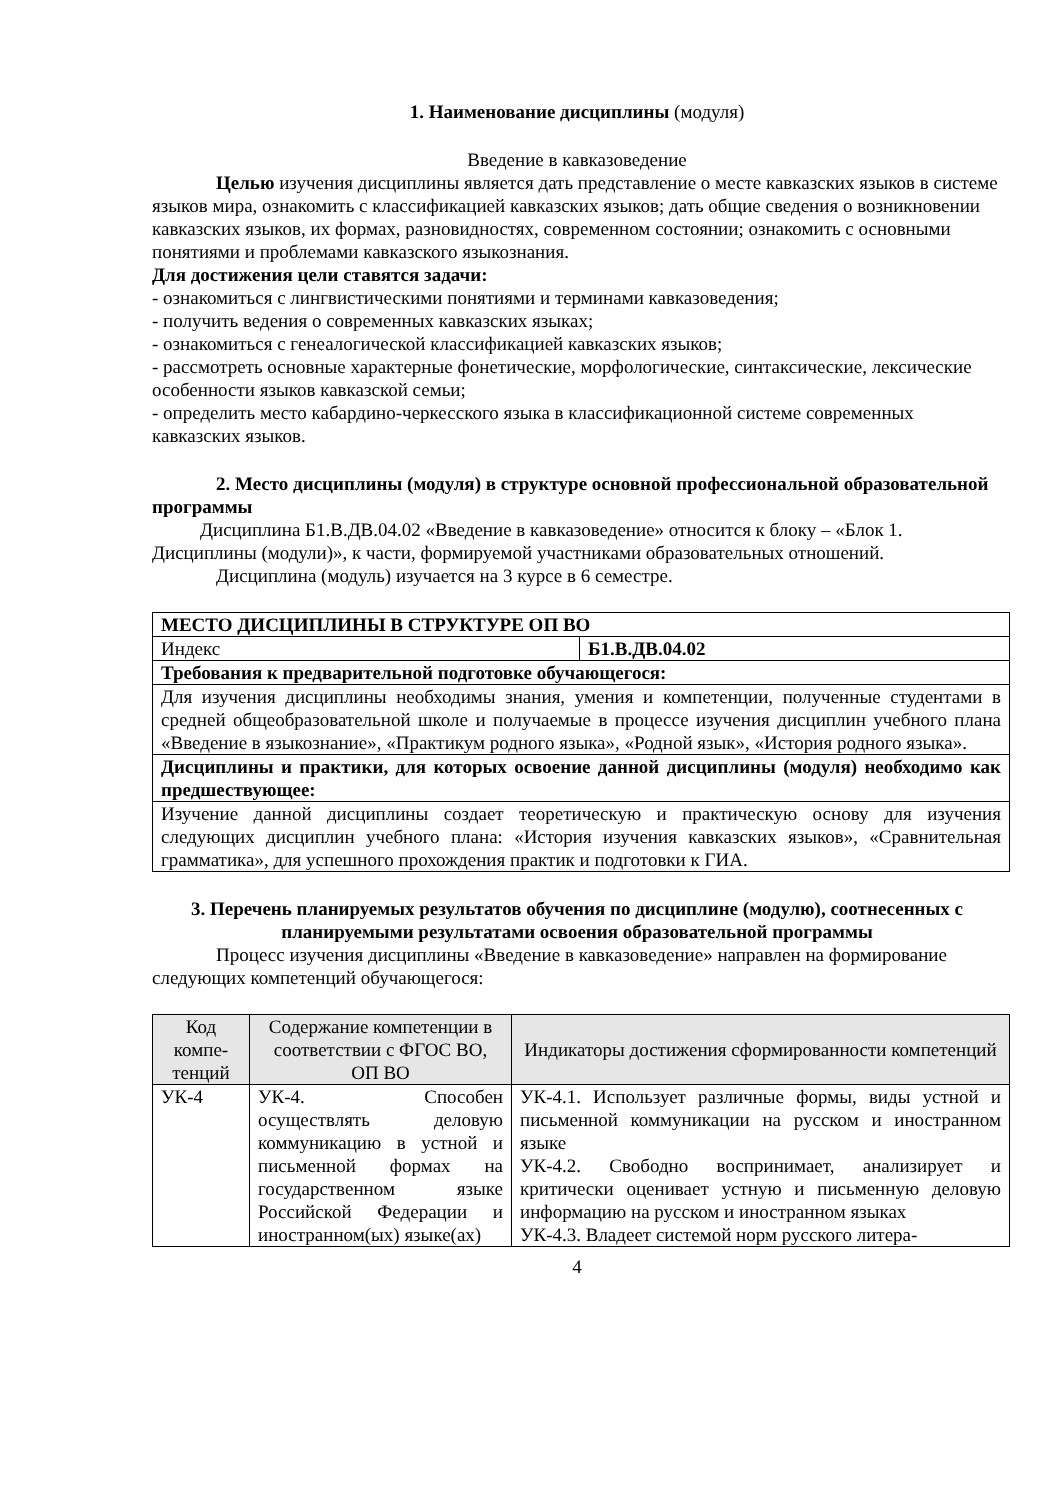1. Наименование дисциплины (модуля)
Введение в кавказоведение
Целью изучения дисциплины является дать представление о месте кавказских языков в системе языков мира, ознакомить с классификацией кавказских языков; дать общие сведения о возникновении кавказских языков, их формах, разновидностях, современном состоянии; ознакомить с основными понятиями и проблемами кавказского языкознания.
Для достижения цели ставятся задачи:
- ознакомиться с лингвистическими понятиями и терминами кавказоведения;
- получить ведения о современных кавказских языках;
- ознакомиться с генеалогической классификацией кавказских языков;
- рассмотреть основные характерные фонетические, морфологические, синтаксические, лексические особенности языков кавказской семьи;
- определить место кабардино-черкесского языка в классификационной системе современных кавказских языков.
2. Место дисциплины (модуля) в структуре основной профессиональной образовательной программы
Дисциплина Б1.В.ДВ.04.02 «Введение в кавказоведение» относится к блоку – «Блок 1. Дисциплины (модули)», к части, формируемой участниками образовательных отношений.
Дисциплина (модуль) изучается на 3 курсе в 6 семестре.
| МЕСТО ДИСЦИПЛИНЫ В СТРУКТУРЕ ОП ВО | |
| Индекс | Б1.В.ДВ.04.02 |
| Требования к предварительной подготовке обучающегося: | |
| Для изучения дисциплины необходимы знания, умения и компетенции, полученные студентами в средней общеобразовательной школе и получаемые в процессе изучения дисциплин учебного плана «Введение в языкознание», «Практикум родного языка», «Родной язык», «История родного языка». | |
| Дисциплины и практики, для которых освоение данной дисциплины (модуля) необходимо как предшествующее: | |
| Изучение данной дисциплины создает теоретическую и практическую основу для изучения следующих дисциплин учебного плана: «История изучения кавказских языков», «Сравнительная грамматика», для успешного прохождения практик и подготовки к ГИА. | |
3. Перечень планируемых результатов обучения по дисциплине (модулю), соотнесенных с планируемыми результатами освоения образовательной программы
Процесс изучения дисциплины «Введение в кавказоведение» направлен на формирование следующих компетенций обучающегося:
| Код компе-тенций | Содержание компетенции в соответствии с ФГОС ВО, ОП ВО | Индикаторы достижения сформированности компетенций |
| --- | --- | --- |
| УК-4 | УК-4. Способен осуществлять деловую коммуникацию в устной и письменной формах на государственном языке Российской Федерации и иностранном(ых) языке(ах) | УК-4.1. Использует различные формы, виды устной и письменной коммуникации на русском и иностранном языке УК-4.2. Свободно воспринимает, анализирует и критически оценивает устную и письменную деловую информацию на русском и иностранном языках УК-4.3. Владеет системой норм русского литера- |
4